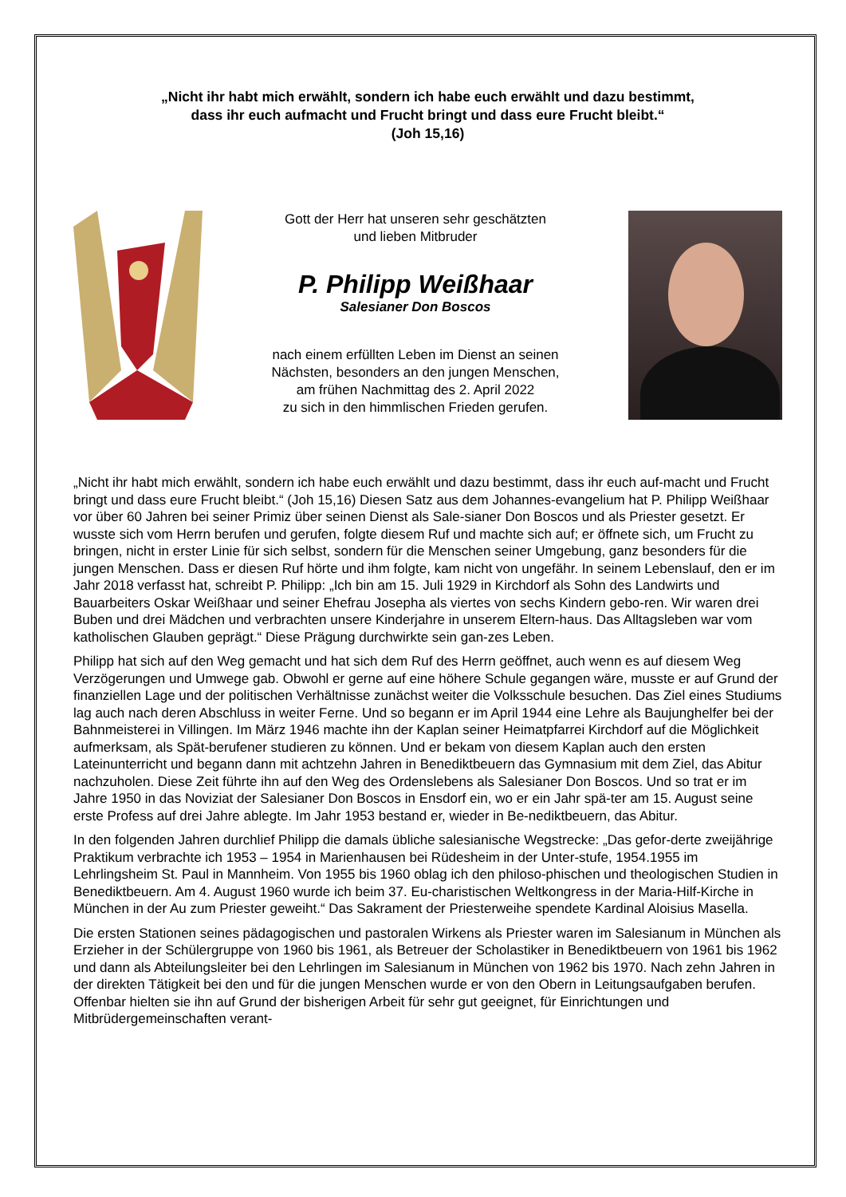„Nicht ihr habt mich erwählt, sondern ich habe euch erwählt und dazu bestimmt,
dass ihr euch aufmacht und Frucht bringt und dass eure Frucht bleibt.“
(Joh 15,16)
Gott der Herr hat unseren sehr geschätzten
und lieben Mitbruder
P. Philipp Weißhaar
Salesianer Don Boscos
nach einem erfüllten Leben im Dienst an seinen
Nächsten, besonders an den jungen Menschen,
am frühen Nachmittag des 2. April 2022
zu sich in den himmlischen Frieden gerufen.
„Nicht ihr habt mich erwählt, sondern ich habe euch erwählt und dazu bestimmt, dass ihr euch auf-macht und Frucht bringt und dass eure Frucht bleibt.“ (Joh 15,16) Diesen Satz aus dem Johannes-evangelium hat P. Philipp Weißhaar vor über 60 Jahren bei seiner Primiz über seinen Dienst als Sale-sianer Don Boscos und als Priester gesetzt. Er wusste sich vom Herrn berufen und gerufen, folgte diesem Ruf und machte sich auf; er öffnete sich, um Frucht zu bringen, nicht in erster Linie für sich selbst, sondern für die Menschen seiner Umgebung, ganz besonders für die jungen Menschen. Dass er diesen Ruf hörte und ihm folgte, kam nicht von ungefähr. In seinem Lebenslauf, den er im Jahr 2018 verfasst hat, schreibt P. Philipp: „Ich bin am 15. Juli 1929 in Kirchdorf als Sohn des Landwirts und Bauarbeiters Oskar Weißhaar und seiner Ehefrau Josepha als viertes von sechs Kindern gebo-ren. Wir waren drei Buben und drei Mädchen und verbrachten unsere Kinderjahre in unserem Eltern-haus. Das Alltagsleben war vom katholischen Glauben geprägt.“ Diese Prägung durchwirkte sein gan-zes Leben.
Philipp hat sich auf den Weg gemacht und hat sich dem Ruf des Herrn geöffnet, auch wenn es auf diesem Weg Verzögerungen und Umwege gab. Obwohl er gerne auf eine höhere Schule gegangen wäre, musste er auf Grund der finanziellen Lage und der politischen Verhältnisse zunächst weiter die Volksschule besuchen. Das Ziel eines Studiums lag auch nach deren Abschluss in weiter Ferne. Und so begann er im April 1944 eine Lehre als Baujunghelfer bei der Bahnmeisterei in Villingen. Im März 1946 machte ihn der Kaplan seiner Heimatpfarrei Kirchdorf auf die Möglichkeit aufmerksam, als Spät-berufener studieren zu können. Und er bekam von diesem Kaplan auch den ersten Lateinunterricht und begann dann mit achtzehn Jahren in Benediktbeuern das Gymnasium mit dem Ziel, das Abitur nachzuholen. Diese Zeit führte ihn auf den Weg des Ordenslebens als Salesianer Don Boscos. Und so trat er im Jahre 1950 in das Noviziat der Salesianer Don Boscos in Ensdorf ein, wo er ein Jahr spä-ter am 15. August seine erste Profess auf drei Jahre ablegte. Im Jahr 1953 bestand er, wieder in Be-nediktbeuern, das Abitur.
In den folgenden Jahren durchlief Philipp die damals übliche salesianische Wegstrecke: „Das gefor-derte zweijährige Praktikum verbrachte ich 1953 – 1954 in Marienhausen bei Rüdesheim in der Unter-stufe, 1954.1955 im Lehrlingsheim St. Paul in Mannheim. Von 1955 bis 1960 oblag ich den philoso-phischen und theologischen Studien in Benediktbeuern. Am 4. August 1960 wurde ich beim 37. Eu-charistischen Weltkongress in der Maria-Hilf-Kirche in München in der Au zum Priester geweiht.“ Das Sakrament der Priesterweihe spendete Kardinal Aloisius Masella.
Die ersten Stationen seines pädagogischen und pastoralen Wirkens als Priester waren im Salesianum in München als Erzieher in der Schülergruppe von 1960 bis 1961, als Betreuer der Scholastiker in Benediktbeuern von 1961 bis 1962 und dann als Abteilungsleiter bei den Lehrlingen im Salesianum in München von 1962 bis 1970. Nach zehn Jahren in der direkten Tätigkeit bei den und für die jungen Menschen wurde er von den Obern in Leitungsaufgaben berufen. Offenbar hielten sie ihn auf Grund der bisherigen Arbeit für sehr gut geeignet, für Einrichtungen und Mitbrüdergemeinschaften verant-